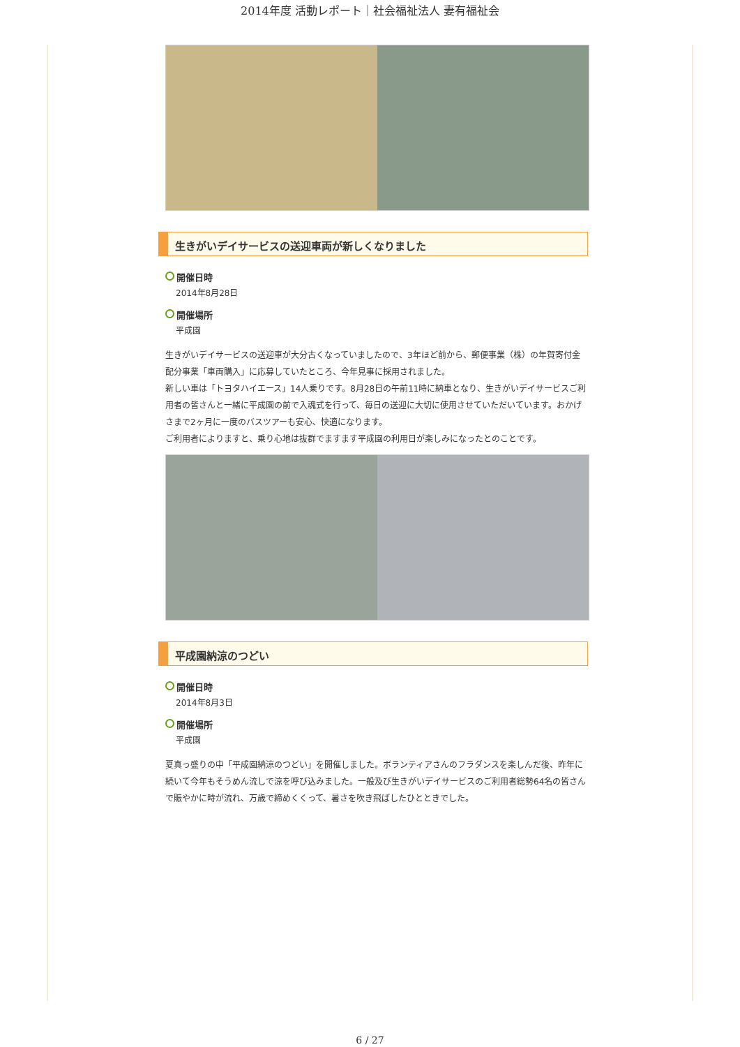2014年度 活動レポート｜社会福祉法人 妻有福祉会
生きがいデイサービスの送迎車両が新しくなりました
開催日時
2014年8月28日
開催場所
平成園
生きがいデイサービスの送迎車が大分古くなっていましたので、3年ほど前から、郵便事業（株）の年賀寄付金配分事業「車両購入」に応募していたところ、今年見事に採用されました。
新しい車は「トヨタハイエース」14人乗りです。8月28日の午前11時に納車となり、生きがいデイサービスご利用者の皆さんと一緒に平成園の前で入魂式を行って、毎日の送迎に大切に使用させていただいています。おかげさまで2ヶ月に一度のバスツアーも安心、快適になります。
ご利用者によりますと、乗り心地は抜群でますます平成園の利用日が楽しみになったとのことです。
平成園納涼のつどい
開催日時
2014年8月3日
開催場所
平成園
夏真っ盛りの中「平成園納涼のつどい」を開催しました。ボランティアさんのフラダンスを楽しんだ後、昨年に続いて今年もそうめん流しで涼を呼び込みました。一般及び生きがいデイサービスのご利用者総勢64名の皆さんで賑やかに時が流れ、万歳で締めくくって、暑さを吹き飛ばしたひとときでした。
6 / 27